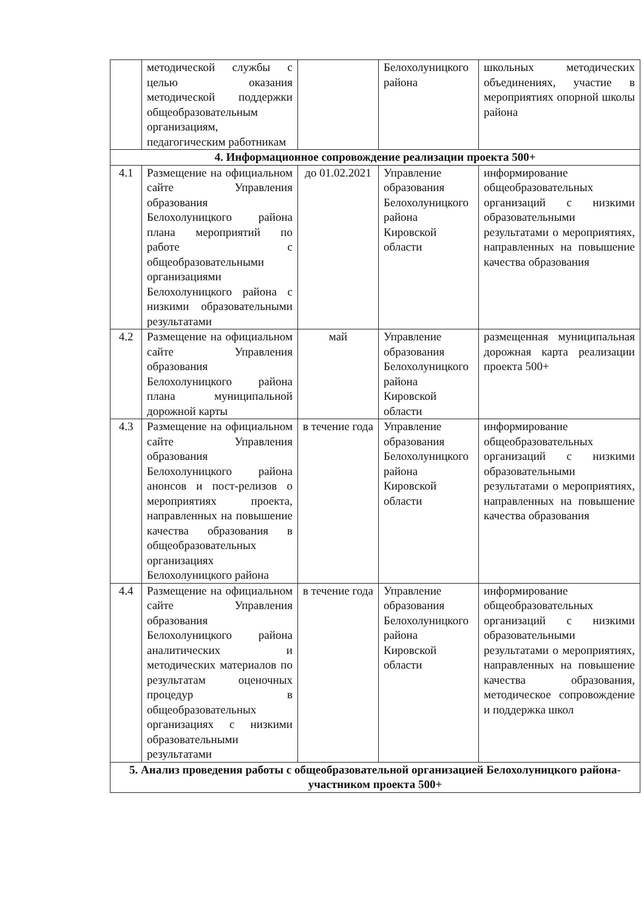| | методической службы с целью оказания методической поддержки общеобразовательным организациям, педагогическим работникам | | Белохолуницкого района | школьных методических объединениях, участие в мероприятиях опорной школы района |
| 4. Информационное сопровождение реализации проекта 500+ | | | | |
| 4.1 | Размещение на официальном сайте Управления образования Белохолуницкого района плана мероприятий по работе с общеобразовательными организациями Белохолуницкого района с низкими образовательными результатами | до 01.02.2021 | Управление образования Белохолуницкого района Кировской области | информирование общеобразовательных организаций с низкими образовательными результатами о мероприятиях, направленных на повышение качества образования |
| 4.2 | Размещение на официальном сайте Управления образования Белохолуницкого района плана муниципальной дорожной карты | май | Управление образования Белохолуницкого района Кировской области | размещенная муниципальная дорожная карта реализации проекта 500+ |
| 4.3 | Размещение на официальном сайте Управления образования Белохолуницкого района анонсов и пост-релизов о мероприятиях проекта, направленных на повышение качества образования в общеобразовательных организациях Белохолуницкого района | в течение года | Управление образования Белохолуницкого района Кировской области | информирование общеобразовательных организаций с низкими образовательными результатами о мероприятиях, направленных на повышение качества образования |
| 4.4 | Размещение на официальном сайте Управления образования Белохолуницкого района аналитических и методических материалов по результатам оценочных процедур в общеобразовательных организациях с низкими образовательными результатами | в течение года | Управление образования Белохолуницкого района Кировской области | информирование общеобразовательных организаций с низкими образовательными результатами о мероприятиях, направленных на повышение качества образования, методическое сопровождение и поддержка школ |
| 5. Анализ проведения работы с общеобразовательной организацией Белохолуницкого района- участником проекта 500+ | | | | |